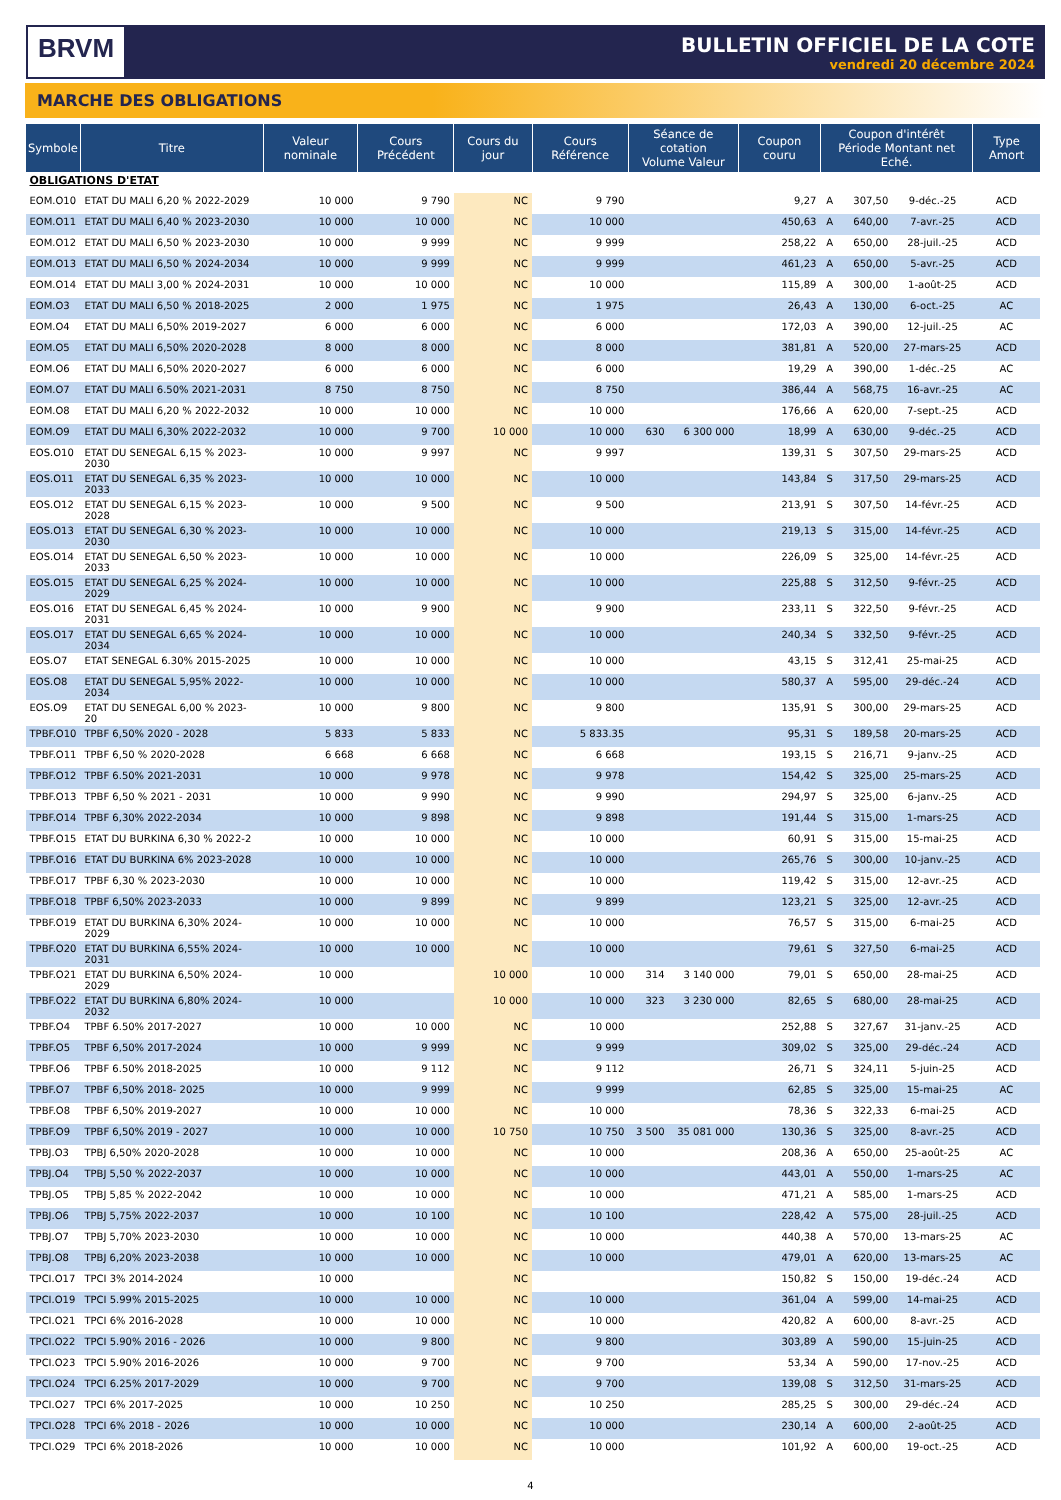BRVM
BULLETIN OFFICIEL DE LA COTE
vendredi 20 décembre 2024
MARCHE DES OBLIGATIONS
| Symbole | Titre | Valeur nominale | Cours Précédent | Cours du jour | Cours Référence | Séance de cotation Volume Valeur | | Coupon couru | Coupon d'intérêt Période Montant net Eché. | | | Type Amort |
| --- | --- | --- | --- | --- | --- | --- | --- | --- | --- | --- | --- | --- |
| OBLIGATIONS D'ETAT | | | | | | | | | | | | |
| EOM.O10 | ETAT DU MALI 6,20 % 2022-2029 | 10 000 | 9 790 | NC | 9 790 | | | 9,27 | A | 307,50 | 9-déc.-25 | ACD |
| EOM.O11 | ETAT DU MALI 6,40 % 2023-2030 | 10 000 | 10 000 | NC | 10 000 | | | 450,63 | A | 640,00 | 7-avr.-25 | ACD |
| EOM.O12 | ETAT DU MALI 6,50 % 2023-2030 | 10 000 | 9 999 | NC | 9 999 | | | 258,22 | A | 650,00 | 28-juil.-25 | ACD |
| EOM.O13 | ETAT DU MALI 6,50 % 2024-2034 | 10 000 | 9 999 | NC | 9 999 | | | 461,23 | A | 650,00 | 5-avr.-25 | ACD |
| EOM.O14 | ETAT DU MALI 3,00 % 2024-2031 | 10 000 | 10 000 | NC | 10 000 | | | 115,89 | A | 300,00 | 1-août-25 | ACD |
| EOM.O3 | ETAT DU MALI 6,50 % 2018-2025 | 2 000 | 1 975 | NC | 1 975 | | | 26,43 | A | 130,00 | 6-oct.-25 | AC |
| EOM.O4 | ETAT DU MALI 6,50% 2019-2027 | 6 000 | 6 000 | NC | 6 000 | | | 172,03 | A | 390,00 | 12-juil.-25 | AC |
| EOM.O5 | ETAT DU MALI 6,50% 2020-2028 | 8 000 | 8 000 | NC | 8 000 | | | 381,81 | A | 520,00 | 27-mars-25 | ACD |
| EOM.O6 | ETAT DU MALI 6,50% 2020-2027 | 6 000 | 6 000 | NC | 6 000 | | | 19,29 | A | 390,00 | 1-déc.-25 | AC |
| EOM.O7 | ETAT DU MALI 6.50% 2021-2031 | 8 750 | 8 750 | NC | 8 750 | | | 386,44 | A | 568,75 | 16-avr.-25 | AC |
| EOM.O8 | ETAT DU MALI 6,20 % 2022-2032 | 10 000 | 10 000 | NC | 10 000 | | | 176,66 | A | 620,00 | 7-sept.-25 | ACD |
| EOM.O9 | ETAT DU MALI 6,30% 2022-2032 | 10 000 | 9 700 | 10 000 | 10 000 | 630 | 6 300 000 | 18,99 | A | 630,00 | 9-déc.-25 | ACD |
| EOS.O10 | ETAT DU SENEGAL 6,15 % 2023-2030 | 10 000 | 9 997 | NC | 9 997 | | | 139,31 | S | 307,50 | 29-mars-25 | ACD |
| EOS.O11 | ETAT DU SENEGAL 6,35 % 2023-2033 | 10 000 | 10 000 | NC | 10 000 | | | 143,84 | S | 317,50 | 29-mars-25 | ACD |
| EOS.O12 | ETAT DU SENEGAL 6,15 % 2023-2028 | 10 000 | 9 500 | NC | 9 500 | | | 213,91 | S | 307,50 | 14-févr.-25 | ACD |
| EOS.O13 | ETAT DU SENEGAL 6,30 % 2023-2030 | 10 000 | 10 000 | NC | 10 000 | | | 219,13 | S | 315,00 | 14-févr.-25 | ACD |
| EOS.O14 | ETAT DU SENEGAL 6,50 % 2023-2033 | 10 000 | 10 000 | NC | 10 000 | | | 226,09 | S | 325,00 | 14-févr.-25 | ACD |
| EOS.O15 | ETAT DU SENEGAL 6,25 % 2024-2029 | 10 000 | 10 000 | NC | 10 000 | | | 225,88 | S | 312,50 | 9-févr.-25 | ACD |
| EOS.O16 | ETAT DU SENEGAL 6,45 % 2024-2031 | 10 000 | 9 900 | NC | 9 900 | | | 233,11 | S | 322,50 | 9-févr.-25 | ACD |
| EOS.O17 | ETAT DU SENEGAL 6,65 % 2024-2034 | 10 000 | 10 000 | NC | 10 000 | | | 240,34 | S | 332,50 | 9-févr.-25 | ACD |
| EOS.O7 | ETAT SENEGAL 6.30% 2015-2025 | 10 000 | 10 000 | NC | 10 000 | | | 43,15 | S | 312,41 | 25-mai-25 | ACD |
| EOS.O8 | ETAT DU SENEGAL 5,95% 2022-2034 | 10 000 | 10 000 | NC | 10 000 | | | 580,37 | A | 595,00 | 29-déc.-24 | ACD |
| EOS.O9 | ETAT DU SENEGAL 6,00 % 2023-20 | 10 000 | 9 800 | NC | 9 800 | | | 135,91 | S | 300,00 | 29-mars-25 | ACD |
| TPBF.O10 | TPBF 6,50% 2020 - 2028 | 5 833 | 5 833 | NC | 5 833.35 | | | 95,31 | S | 189,58 | 20-mars-25 | ACD |
| TPBF.O11 | TPBF 6,50 % 2020-2028 | 6 668 | 6 668 | NC | 6 668 | | | 193,15 | S | 216,71 | 9-janv.-25 | ACD |
| TPBF.O12 | TPBF 6.50% 2021-2031 | 10 000 | 9 978 | NC | 9 978 | | | 154,42 | S | 325,00 | 25-mars-25 | ACD |
| TPBF.O13 | TPBF 6,50 % 2021 - 2031 | 10 000 | 9 990 | NC | 9 990 | | | 294,97 | S | 325,00 | 6-janv.-25 | ACD |
| TPBF.O14 | TPBF 6,30% 2022-2034 | 10 000 | 9 898 | NC | 9 898 | | | 191,44 | S | 315,00 | 1-mars-25 | ACD |
| TPBF.O15 | ETAT DU BURKINA 6,30 % 2022-2 | 10 000 | 10 000 | NC | 10 000 | | | 60,91 | S | 315,00 | 15-mai-25 | ACD |
| TPBF.O16 | ETAT DU BURKINA 6% 2023-2028 | 10 000 | 10 000 | NC | 10 000 | | | 265,76 | S | 300,00 | 10-janv.-25 | ACD |
| TPBF.O17 | TPBF 6,30 % 2023-2030 | 10 000 | 10 000 | NC | 10 000 | | | 119,42 | S | 315,00 | 12-avr.-25 | ACD |
| TPBF.O18 | TPBF 6,50% 2023-2033 | 10 000 | 9 899 | NC | 9 899 | | | 123,21 | S | 325,00 | 12-avr.-25 | ACD |
| TPBF.O19 | ETAT DU BURKINA 6,30% 2024-2029 | 10 000 | 10 000 | NC | 10 000 | | | 76,57 | S | 315,00 | 6-mai-25 | ACD |
| TPBF.O20 | ETAT DU BURKINA 6,55% 2024-2031 | 10 000 | 10 000 | NC | 10 000 | | | 79,61 | S | 327,50 | 6-mai-25 | ACD |
| TPBF.O21 | ETAT DU BURKINA 6,50% 2024-2029 | 10 000 | | 10 000 | 10 000 | 314 | 3 140 000 | 79,01 | S | 650,00 | 28-mai-25 | ACD |
| TPBF.O22 | ETAT DU BURKINA 6,80% 2024-2032 | 10 000 | | 10 000 | 10 000 | 323 | 3 230 000 | 82,65 | S | 680,00 | 28-mai-25 | ACD |
| TPBF.O4 | TPBF 6.50% 2017-2027 | 10 000 | 10 000 | NC | 10 000 | | | 252,88 | S | 327,67 | 31-janv.-25 | ACD |
| TPBF.O5 | TPBF 6,50% 2017-2024 | 10 000 | 9 999 | NC | 9 999 | | | 309,02 | S | 325,00 | 29-déc.-24 | ACD |
| TPBF.O6 | TPBF 6.50% 2018-2025 | 10 000 | 9 112 | NC | 9 112 | | | 26,71 | S | 324,11 | 5-juin-25 | ACD |
| TPBF.O7 | TPBF 6,50% 2018- 2025 | 10 000 | 9 999 | NC | 9 999 | | | 62,85 | S | 325,00 | 15-mai-25 | AC |
| TPBF.O8 | TPBF 6,50% 2019-2027 | 10 000 | 10 000 | NC | 10 000 | | | 78,36 | S | 322,33 | 6-mai-25 | ACD |
| TPBF.O9 | TPBF 6,50% 2019 - 2027 | 10 000 | 10 000 | 10 750 | 10 750 | 3 500 | 35 081 000 | 130,36 | S | 325,00 | 8-avr.-25 | ACD |
| TPBJ.O3 | TPBJ 6,50% 2020-2028 | 10 000 | 10 000 | NC | 10 000 | | | 208,36 | A | 650,00 | 25-août-25 | AC |
| TPBJ.O4 | TPBJ 5,50 % 2022-2037 | 10 000 | 10 000 | NC | 10 000 | | | 443,01 | A | 550,00 | 1-mars-25 | AC |
| TPBJ.O5 | TPBJ 5,85 % 2022-2042 | 10 000 | 10 000 | NC | 10 000 | | | 471,21 | A | 585,00 | 1-mars-25 | ACD |
| TPBJ.O6 | TPBJ 5,75% 2022-2037 | 10 000 | 10 100 | NC | 10 100 | | | 228,42 | A | 575,00 | 28-juil.-25 | ACD |
| TPBJ.O7 | TPBJ 5,70% 2023-2030 | 10 000 | 10 000 | NC | 10 000 | | | 440,38 | A | 570,00 | 13-mars-25 | AC |
| TPBJ.O8 | TPBJ 6,20% 2023-2038 | 10 000 | 10 000 | NC | 10 000 | | | 479,01 | A | 620,00 | 13-mars-25 | AC |
| TPCI.O17 | TPCI 3% 2014-2024 | 10 000 | | NC | | | | 150,82 | S | 150,00 | 19-déc.-24 | ACD |
| TPCI.O19 | TPCI 5.99% 2015-2025 | 10 000 | 10 000 | NC | 10 000 | | | 361,04 | A | 599,00 | 14-mai-25 | ACD |
| TPCI.O21 | TPCI 6% 2016-2028 | 10 000 | 10 000 | NC | 10 000 | | | 420,82 | A | 600,00 | 8-avr.-25 | ACD |
| TPCI.O22 | TPCI 5.90% 2016 - 2026 | 10 000 | 9 800 | NC | 9 800 | | | 303,89 | A | 590,00 | 15-juin-25 | ACD |
| TPCI.O23 | TPCI 5.90% 2016-2026 | 10 000 | 9 700 | NC | 9 700 | | | 53,34 | A | 590,00 | 17-nov.-25 | ACD |
| TPCI.O24 | TPCI 6.25% 2017-2029 | 10 000 | 9 700 | NC | 9 700 | | | 139,08 | S | 312,50 | 31-mars-25 | ACD |
| TPCI.O27 | TPCI 6% 2017-2025 | 10 000 | 10 250 | NC | 10 250 | | | 285,25 | S | 300,00 | 29-déc.-24 | ACD |
| TPCI.O28 | TPCI 6% 2018 - 2026 | 10 000 | 10 000 | NC | 10 000 | | | 230,14 | A | 600,00 | 2-août-25 | ACD |
| TPCI.O29 | TPCI 6% 2018-2026 | 10 000 | 10 000 | NC | 10 000 | | | 101,92 | A | 600,00 | 19-oct.-25 | ACD |
4